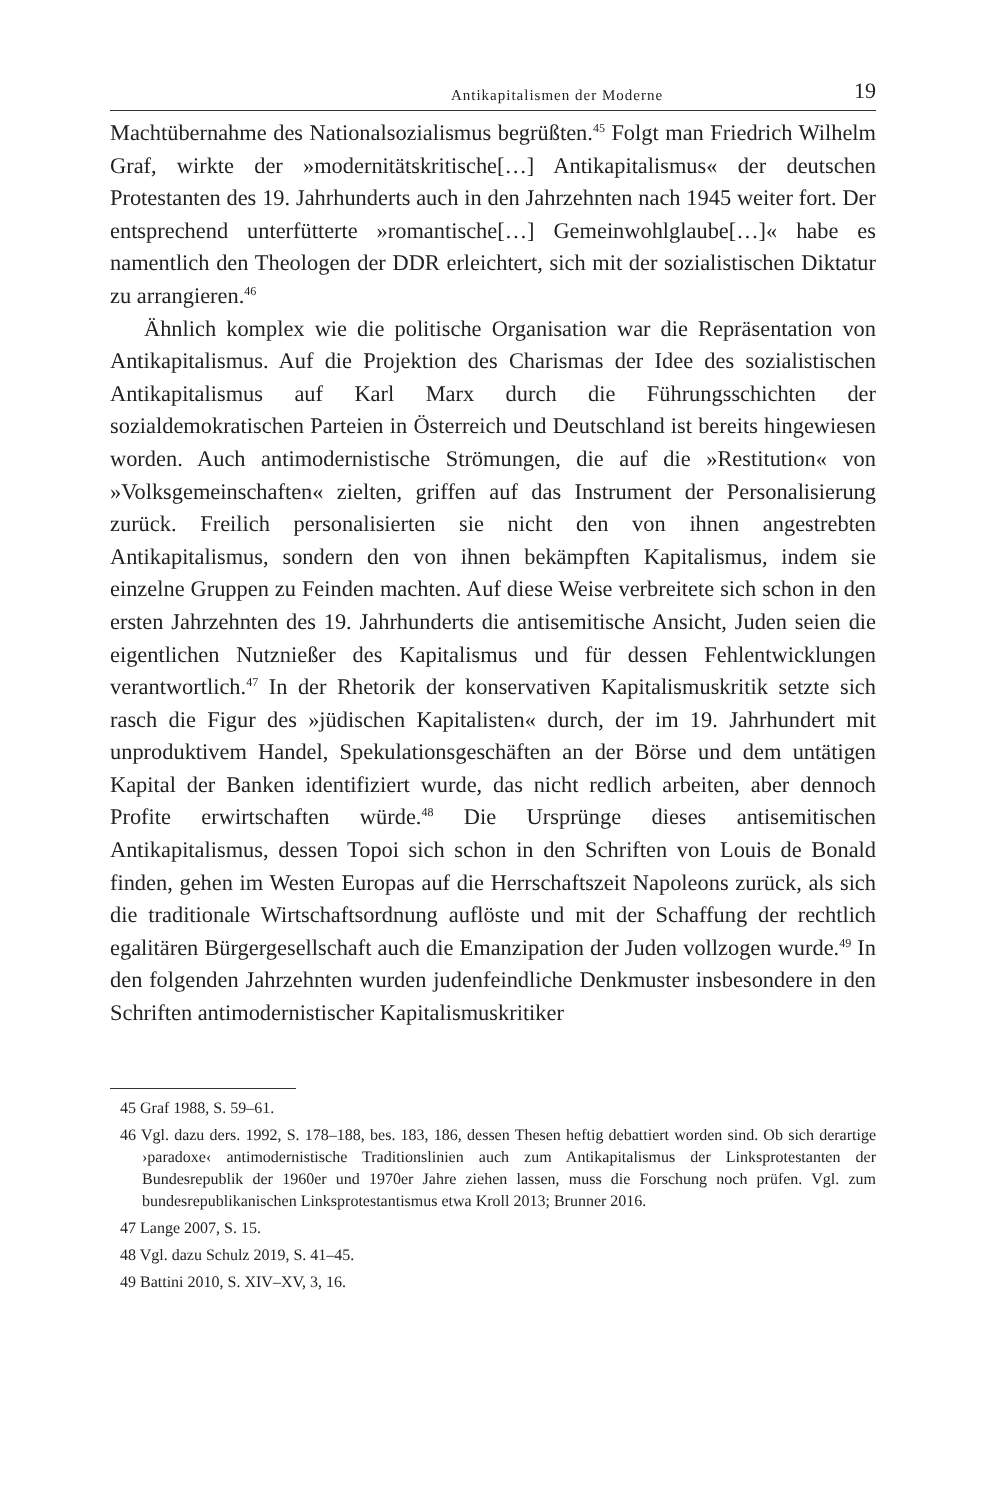Antikapitalismen der Moderne 19
Machtübernahme des Nationalsozialismus begrüßten.<sup>45</sup> Folgt man Friedrich Wilhelm Graf, wirkte der »modernitätskritische[…] Antikapitalismus« der deutschen Protestanten des 19. Jahrhunderts auch in den Jahrzehnten nach 1945 weiter fort. Der entsprechend unterfütterte »romantische[…] Gemeinwohlglaube[…]« habe es namentlich den Theologen der DDR erleichtert, sich mit der sozialistischen Diktatur zu arrangieren.<sup>46</sup>
Ähnlich komplex wie die politische Organisation war die Repräsentation von Antikapitalismus. Auf die Projektion des Charismas der Idee des sozialistischen Antikapitalismus auf Karl Marx durch die Führungsschichten der sozialdemokratischen Parteien in Österreich und Deutschland ist bereits hingewiesen worden. Auch antimodernistische Strömungen, die auf die »Restitution« von »Volksgemeinschaften« zielten, griffen auf das Instrument der Personalisierung zurück. Freilich personalisierten sie nicht den von ihnen angestrebten Antikapitalismus, sondern den von ihnen bekämpften Kapitalismus, indem sie einzelne Gruppen zu Feinden machten. Auf diese Weise verbreitete sich schon in den ersten Jahrzehnten des 19. Jahrhunderts die antisemitische Ansicht, Juden seien die eigentlichen Nutznießer des Kapitalismus und für dessen Fehlentwicklungen verantwortlich.<sup>47</sup> In der Rhetorik der konservativen Kapitalismuskritik setzte sich rasch die Figur des »jüdischen Kapitalisten« durch, der im 19. Jahrhundert mit unproduktivem Handel, Spekulationsgeschäften an der Börse und dem untätigen Kapital der Banken identifiziert wurde, das nicht redlich arbeiten, aber dennoch Profite erwirtschaften würde.<sup>48</sup> Die Ursprünge dieses antisemitischen Antikapitalismus, dessen Topoi sich schon in den Schriften von Louis de Bonald finden, gehen im Westen Europas auf die Herrschaftszeit Napoleons zurück, als sich die traditionale Wirtschaftsordnung auflöste und mit der Schaffung der rechtlich egalitären Bürgergesellschaft auch die Emanzipation der Juden vollzogen wurde.<sup>49</sup> In den folgenden Jahrzehnten wurden judenfeindliche Denkmuster insbesondere in den Schriften antimodernistischer Kapitalismuskritiker
45 Graf 1988, S. 59–61.
46 Vgl. dazu ders. 1992, S. 178–188, bes. 183, 186, dessen Thesen heftig debattiert worden sind. Ob sich derartige ›paradoxe‹ antimodernistische Traditionslinien auch zum Antikapitalismus der Linksprotestanten der Bundesrepublik der 1960er und 1970er Jahre ziehen lassen, muss die Forschung noch prüfen. Vgl. zum bundesrepublikanischen Linksprotestantismus etwa Kroll 2013; Brunner 2016.
47 Lange 2007, S. 15.
48 Vgl. dazu Schulz 2019, S. 41–45.
49 Battini 2010, S. XIV–XV, 3, 16.